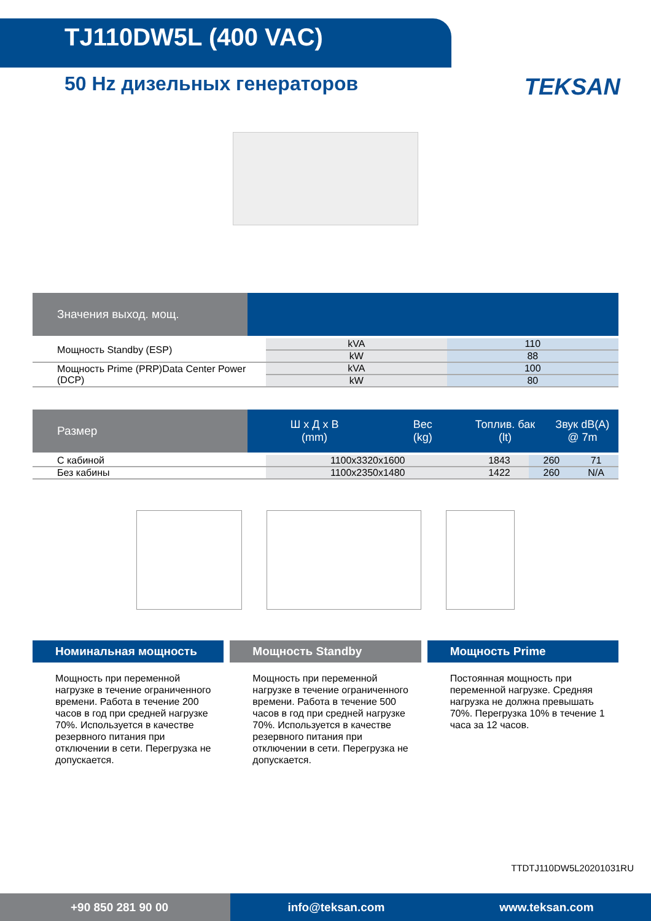TJ110DW5L (400 VAC)
50 Hz дизельных генераторов
TEKSAN
Значения выход. мощ.
| Мощность Standby (ESP) | kVA | 110 |
| | kW | 88 |
| Мощность Prime (PRP)Data Center Power (DCP) | kVA | 100 |
| | kW | 80 |
Размер Ш х Д х В
(mm) Вес
(kg) Топлив. бак
(lt) Звук dB(A)
@ 7m
| С кабиной | 1100x3320x1600 | 1843 | 260 | 71 |
| Без кабины | 1100x2350x1480 | 1422 | 260 | N/A |
Номинальная мощность
Мощность при переменной нагрузке в течение ограниченного времени. Работа в течение 200 часов в год при средней нагрузке 70%. Используется в качестве резервного питания при отключении в сети. Перегрузка не допускается.
Мощность Standby
Мощность при переменной нагрузке в течение ограниченного времени. Работа в течение 500 часов в год при средней нагрузке 70%. Используется в качестве резервного питания при отключении в сети. Перегрузка не допускается.
Мощность Prime
Постоянная мощность при переменной нагрузке. Средняя нагрузка не должна превышать 70%. Перегрузка 10% в течение 1 часа за 12 часов.
TTDTJ110DW5L20201031RU
+90 850 281 90 00
info@teksan.com www.teksan.com